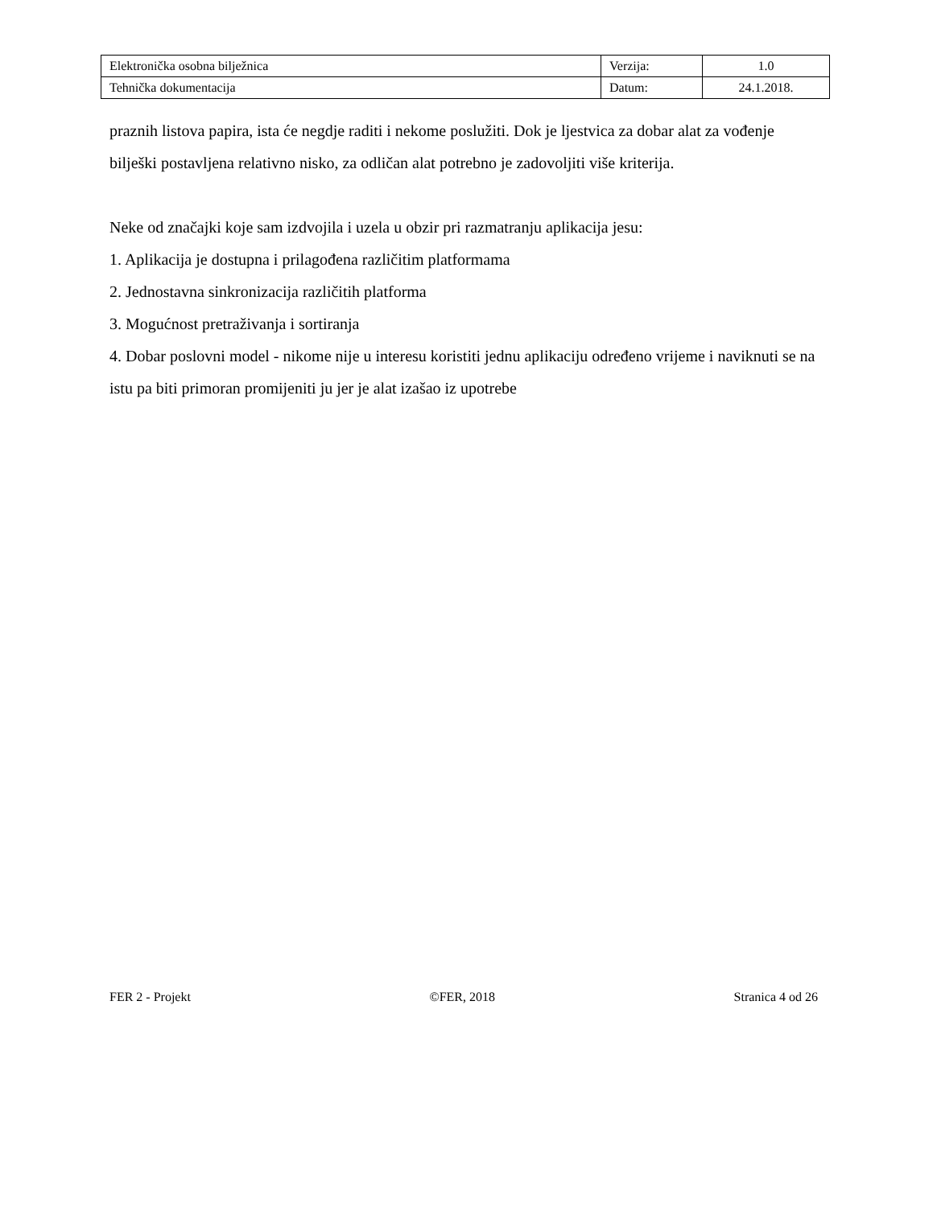| Elektronička osobna bilježnica | Verzija: | 1.0 |
| Tehnička dokumentacija | Datum: | 24.1.2018. |
praznih listova papira, ista će negdje raditi i nekome poslužiti. Dok je ljestvica za dobar alat za vođenje bilješki postavljena relativno nisko, za odličan alat potrebno je zadovoljiti više kriterija.
Neke od značajki koje sam izdvojila i uzela u obzir pri razmatranju aplikacija jesu:
1. Aplikacija je dostupna i prilagođena različitim platformama
2. Jednostavna sinkronizacija različitih platforma
3. Mogućnost pretraživanja i sortiranja
4. Dobar poslovni model - nikome nije u interesu koristiti jednu aplikaciju određeno vrijeme i naviknuti se na istu pa biti primoran promijeniti ju jer je alat izašao iz upotrebe
FER 2 - Projekt ©FER, 2018 Stranica 4 od 26